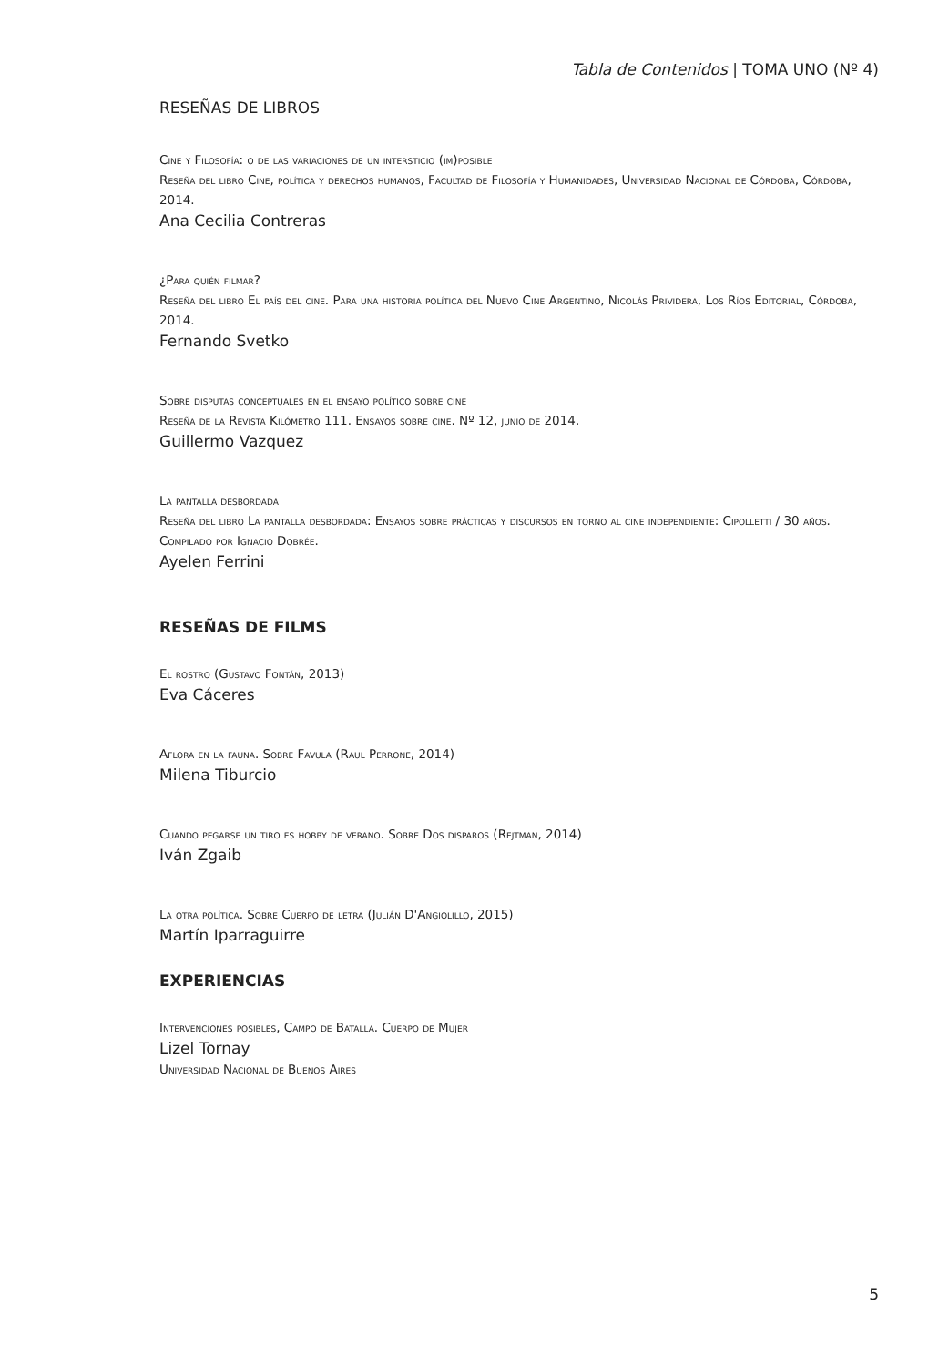Tabla de Contenidos | TOMA UNO (Nº 4)
RESEÑAS DE LIBROS
Cine y Filosofía: o de las variaciones de un intersticio (im)posible
Reseña del libro Cine, política y derechos humanos, Facultad de Filosofía y Humanidades, Universidad Nacional de Córdoba, Córdoba, 2014.
Ana Cecilia Contreras
¿Para quién filmar?
Reseña del libro El país del cine. Para una historia política del Nuevo Cine Argentino, Nicolás Prividera, Los Ríos Editorial, Córdoba, 2014.
Fernando Svetko
Sobre disputas conceptuales en el ensayo político sobre cine
Reseña de la Revista Kilómetro 111. Ensayos sobre cine. Nº 12, junio de 2014.
Guillermo Vazquez
La pantalla desbordada
Reseña del libro La pantalla desbordada: Ensayos sobre prácticas y discursos en torno al cine independiente: Cipolletti / 30 años. Compilado por Ignacio Dobrée.
Ayelen Ferrini
RESEÑAS DE FILMS
El rostro (Gustavo Fontán, 2013)
Eva Cáceres
Aflora en la fauna. Sobre Favula (Raul Perrone, 2014)
Milena Tiburcio
Cuando pegarse un tiro es hobby de verano. Sobre Dos disparos (Rejtman, 2014)
Iván Zgaib
La otra política. Sobre Cuerpo de letra (Julián D'Angiolillo, 2015)
Martín Iparraguirre
EXPERIENCIAS
Intervenciones posibles, Campo de Batalla. Cuerpo de Mujer
Lizel Tornay
Universidad Nacional de Buenos Aires
5